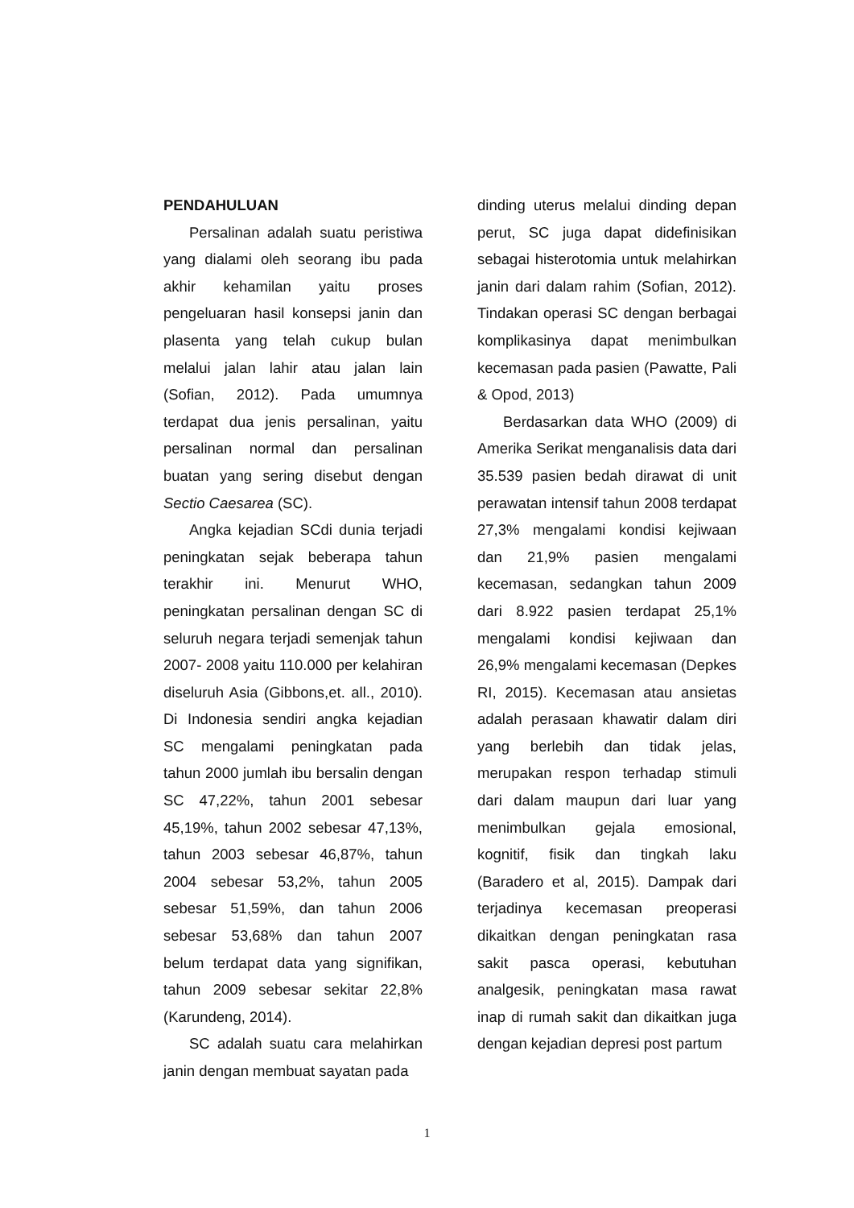PENDAHULUAN
Persalinan adalah suatu peristiwa yang dialami oleh seorang ibu pada akhir kehamilan yaitu proses pengeluaran hasil konsepsi janin dan plasenta yang telah cukup bulan melalui jalan lahir atau jalan lain (Sofian, 2012). Pada umumnya terdapat dua jenis persalinan, yaitu persalinan normal dan persalinan buatan yang sering disebut dengan Sectio Caesarea (SC).
Angka kejadian SCdi dunia terjadi peningkatan sejak beberapa tahun terakhir ini. Menurut WHO, peningkatan persalinan dengan SC di seluruh negara terjadi semenjak tahun 2007- 2008 yaitu 110.000 per kelahiran diseluruh Asia (Gibbons,et. all., 2010). Di Indonesia sendiri angka kejadian SC mengalami peningkatan pada tahun 2000 jumlah ibu bersalin dengan SC 47,22%, tahun 2001 sebesar 45,19%, tahun 2002 sebesar 47,13%, tahun 2003 sebesar 46,87%, tahun 2004 sebesar 53,2%, tahun 2005 sebesar 51,59%, dan tahun 2006 sebesar 53,68% dan tahun 2007 belum terdapat data yang signifikan, tahun 2009 sebesar sekitar 22,8% (Karundeng, 2014).
SC adalah suatu cara melahirkan janin dengan membuat sayatan pada
dinding uterus melalui dinding depan perut, SC juga dapat didefinisikan sebagai histerotomia untuk melahirkan janin dari dalam rahim (Sofian, 2012). Tindakan operasi SC dengan berbagai komplikasinya dapat menimbulkan kecemasan pada pasien (Pawatte, Pali & Opod, 2013)
Berdasarkan data WHO (2009) di Amerika Serikat menganalisis data dari 35.539 pasien bedah dirawat di unit perawatan intensif tahun 2008 terdapat 27,3% mengalami kondisi kejiwaan dan 21,9% pasien mengalami kecemasan, sedangkan tahun 2009 dari 8.922 pasien terdapat 25,1% mengalami kondisi kejiwaan dan 26,9% mengalami kecemasan (Depkes RI, 2015). Kecemasan atau ansietas adalah perasaan khawatir dalam diri yang berlebih dan tidak jelas, merupakan respon terhadap stimuli dari dalam maupun dari luar yang menimbulkan gejala emosional, kognitif, fisik dan tingkah laku (Baradero et al, 2015). Dampak dari terjadinya kecemasan preoperasi dikaitkan dengan peningkatan rasa sakit pasca operasi, kebutuhan analgesik, peningkatan masa rawat inap di rumah sakit dan dikaitkan juga dengan kejadian depresi post partum
1